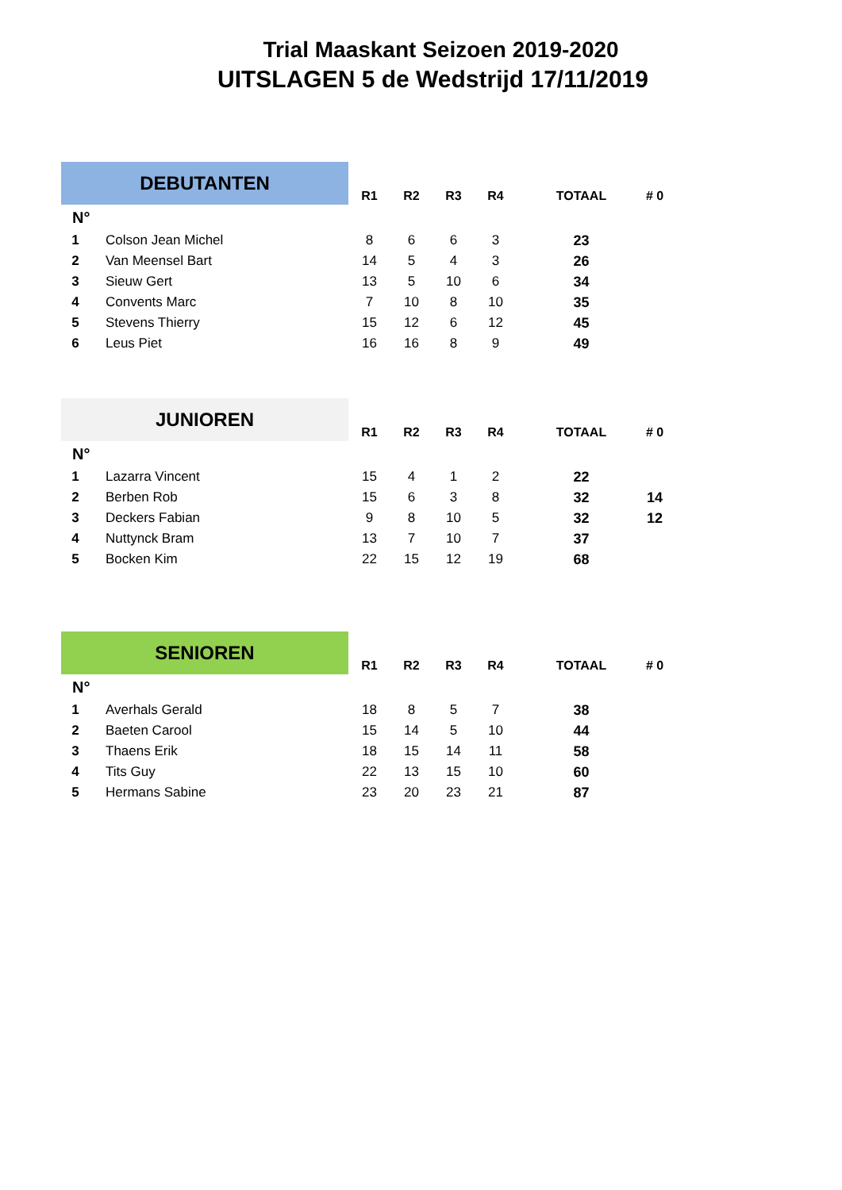Trial Maaskant Seizoen 2019-2020
UITSLAGEN 5 de Wedstrijd 17/11/2019
| DEBUTANTEN | | R1 | R2 | R3 | R4 | TOTAAL | # 0 |
| --- | --- | --- | --- | --- | --- | --- | --- |
| N° | | | | | | | |
| 1 | Colson Jean Michel | 8 | 6 | 6 | 3 | 23 | |
| 2 | Van Meensel Bart | 14 | 5 | 4 | 3 | 26 | |
| 3 | Sieuw Gert | 13 | 5 | 10 | 6 | 34 | |
| 4 | Convents Marc | 7 | 10 | 8 | 10 | 35 | |
| 5 | Stevens Thierry | 15 | 12 | 6 | 12 | 45 | |
| 6 | Leus Piet | 16 | 16 | 8 | 9 | 49 | |
| JUNIOREN | | R1 | R2 | R3 | R4 | TOTAAL | # 0 |
| --- | --- | --- | --- | --- | --- | --- | --- |
| N° | | | | | | | |
| 1 | Lazarra Vincent | 15 | 4 | 1 | 2 | 22 | |
| 2 | Berben Rob | 15 | 6 | 3 | 8 | 32 | 14 |
| 3 | Deckers Fabian | 9 | 8 | 10 | 5 | 32 | 12 |
| 4 | Nuttynck Bram | 13 | 7 | 10 | 7 | 37 | |
| 5 | Bocken Kim | 22 | 15 | 12 | 19 | 68 | |
| SENIOREN | | R1 | R2 | R3 | R4 | TOTAAL | # 0 |
| --- | --- | --- | --- | --- | --- | --- | --- |
| N° | | | | | | | |
| 1 | Averhals Gerald | 18 | 8 | 5 | 7 | 38 | |
| 2 | Baeten Carool | 15 | 14 | 5 | 10 | 44 | |
| 3 | Thaens Erik | 18 | 15 | 14 | 11 | 58 | |
| 4 | Tits Guy | 22 | 13 | 15 | 10 | 60 | |
| 5 | Hermans Sabine | 23 | 20 | 23 | 21 | 87 | |